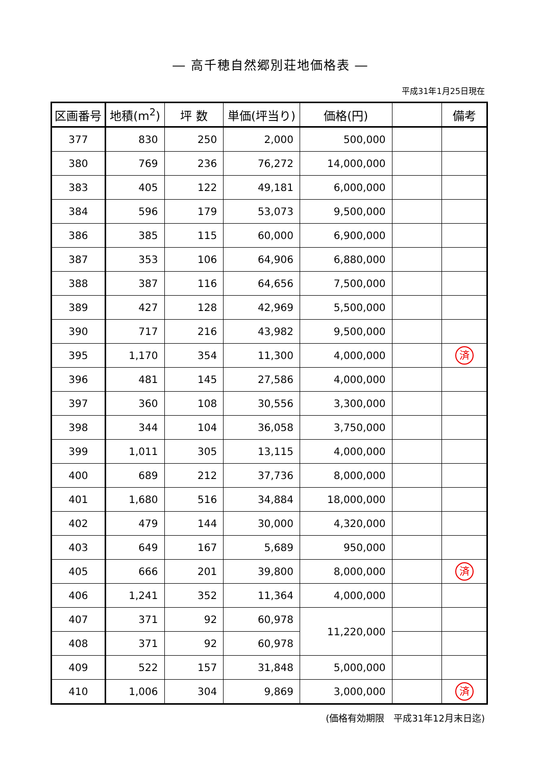― 高千穂自然郷別荘地価格表 ―
平成31年1月25日現在
| 区画番号 | 地積(m<sup>2</sup>) | 坪 数 | 単価(坪当り) | 価格(円) | | 備考 |
| --- | --- | --- | --- | --- | --- | --- |
| 377 | 830 | 250 | 2,000 | 500,000 | | |
| 380 | 769 | 236 | 76,272 | 14,000,000 | | |
| 383 | 405 | 122 | 49,181 | 6,000,000 | | |
| 384 | 596 | 179 | 53,073 | 9,500,000 | | |
| 386 | 385 | 115 | 60,000 | 6,900,000 | | |
| 387 | 353 | 106 | 64,906 | 6,880,000 | | |
| 388 | 387 | 116 | 64,656 | 7,500,000 | | |
| 389 | 427 | 128 | 42,969 | 5,500,000 | | |
| 390 | 717 | 216 | 43,982 | 9,500,000 | | |
| 395 | 1,170 | 354 | 11,300 | 4,000,000 | | 済 |
| 396 | 481 | 145 | 27,586 | 4,000,000 | | |
| 397 | 360 | 108 | 30,556 | 3,300,000 | | |
| 398 | 344 | 104 | 36,058 | 3,750,000 | | |
| 399 | 1,011 | 305 | 13,115 | 4,000,000 | | |
| 400 | 689 | 212 | 37,736 | 8,000,000 | | |
| 401 | 1,680 | 516 | 34,884 | 18,000,000 | | |
| 402 | 479 | 144 | 30,000 | 4,320,000 | | |
| 403 | 649 | 167 | 5,689 | 950,000 | | |
| 405 | 666 | 201 | 39,800 | 8,000,000 | | 済 |
| 406 | 1,241 | 352 | 11,364 | 4,000,000 | | |
| 407 | 371 | 92 | 60,978 | 11,220,000 | | |
| 408 | 371 | 92 | 60,978 | | | |
| 409 | 522 | 157 | 31,848 | 5,000,000 | | |
| 410 | 1,006 | 304 | 9,869 | 3,000,000 | | 済 |
(価格有効期限　平成31年12月末日迄)